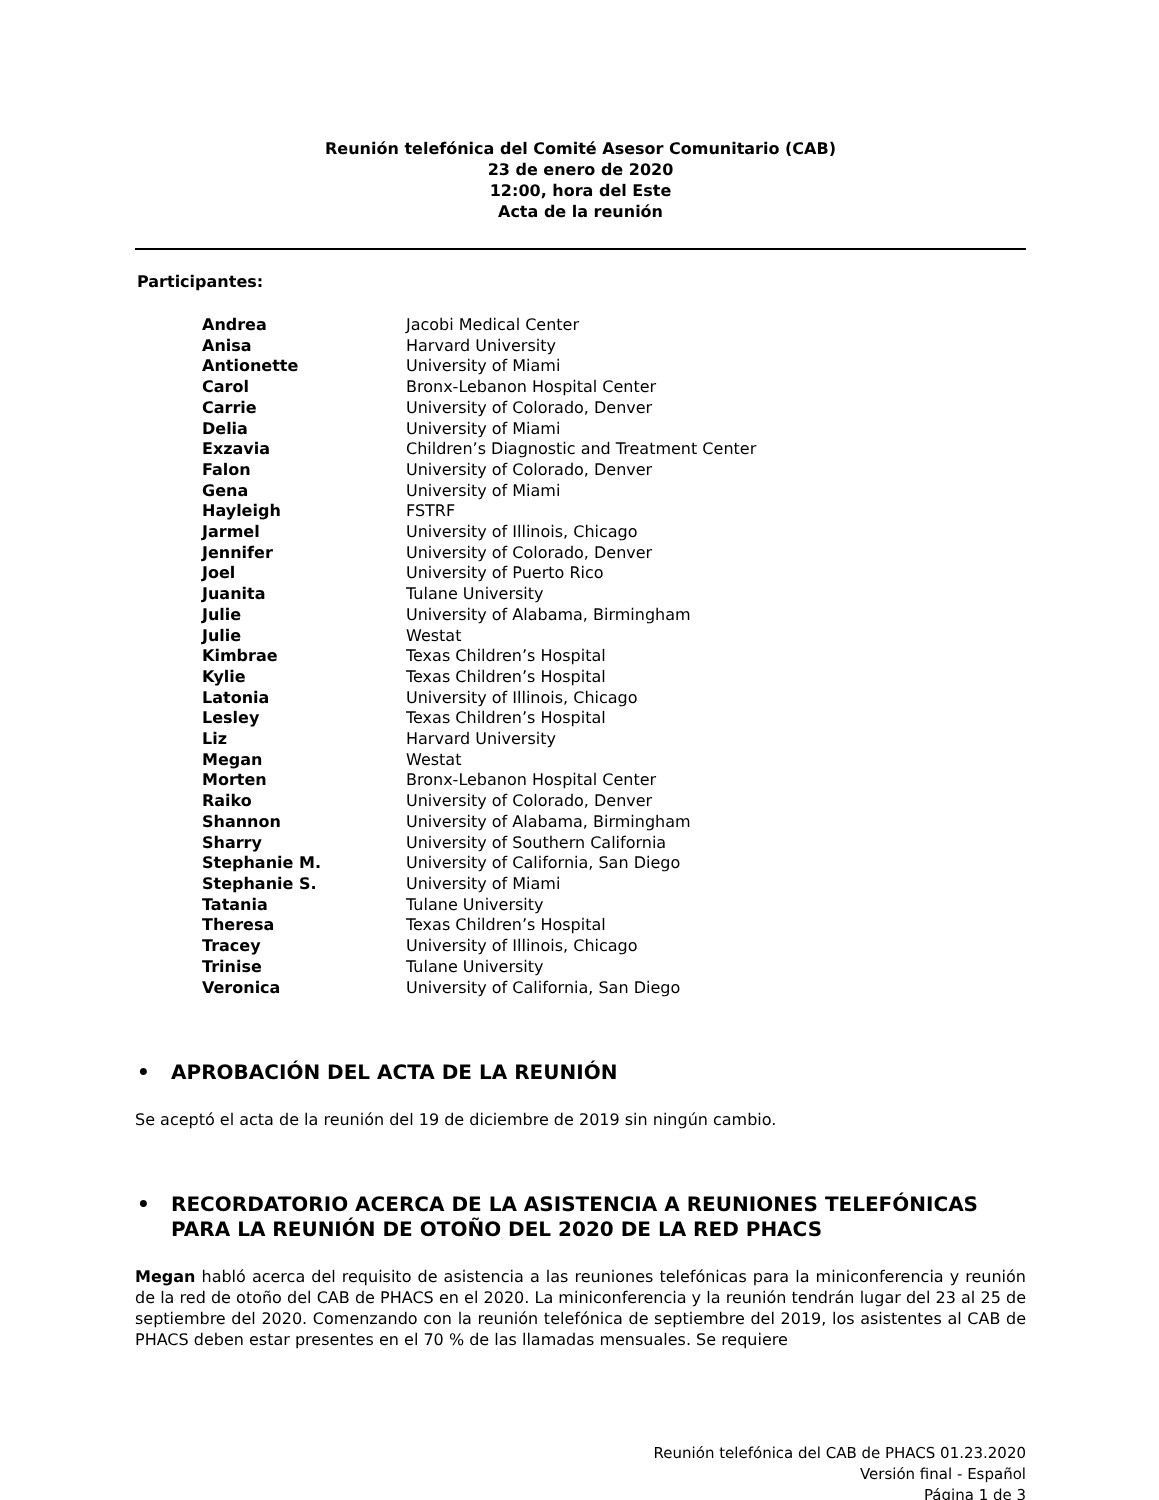Reunión telefónica del Comité Asesor Comunitario (CAB)
23 de enero de 2020
12:00, hora del Este
Acta de la reunión
Participantes:
| Andrea | Jacobi Medical Center |
| Anisa | Harvard University |
| Antionette | University of Miami |
| Carol | Bronx-Lebanon Hospital Center |
| Carrie | University of Colorado, Denver |
| Delia | University of Miami |
| Exzavia | Children’s Diagnostic and Treatment Center |
| Falon | University of Colorado, Denver |
| Gena | University of Miami |
| Hayleigh | FSTRF |
| Jarmel | University of Illinois, Chicago |
| Jennifer | University of Colorado, Denver |
| Joel | University of Puerto Rico |
| Juanita | Tulane University |
| Julie | University of Alabama, Birmingham |
| Julie | Westat |
| Kimbrae | Texas Children’s Hospital |
| Kylie | Texas Children’s Hospital |
| Latonia | University of Illinois, Chicago |
| Lesley | Texas Children’s Hospital |
| Liz | Harvard University |
| Megan | Westat |
| Morten | Bronx-Lebanon Hospital Center |
| Raiko | University of Colorado, Denver |
| Shannon | University of Alabama, Birmingham |
| Sharry | University of Southern California |
| Stephanie M. | University of California, San Diego |
| Stephanie S. | University of Miami |
| Tatania | Tulane University |
| Theresa | Texas Children’s Hospital |
| Tracey | University of Illinois, Chicago |
| Trinise | Tulane University |
| Veronica | University of California, San Diego |
• APROBACIÓN DEL ACTA DE LA REUNIÓN
Se aceptó el acta de la reunión del 19 de diciembre de 2019 sin ningún cambio.
• RECORDATORIO ACERCA DE LA ASISTENCIA A REUNIONES TELEFÓNICAS PARA LA REUNIÓN DE OTOÑO DEL 2020 DE LA RED PHACS
Megan habló acerca del requisito de asistencia a las reuniones telefónicas para la miniconferencia y reunión de la red de otoño del CAB de PHACS en el 2020. La miniconferencia y la reunión tendrán lugar del 23 al 25 de septiembre del 2020. Comenzando con la reunión telefónica de septiembre del 2019, los asistentes al CAB de PHACS deben estar presentes en el 70 % de las llamadas mensuales. Se requiere
Reunión telefónica del CAB de PHACS 01.23.2020
Versión final - Español
Página 1 de 3